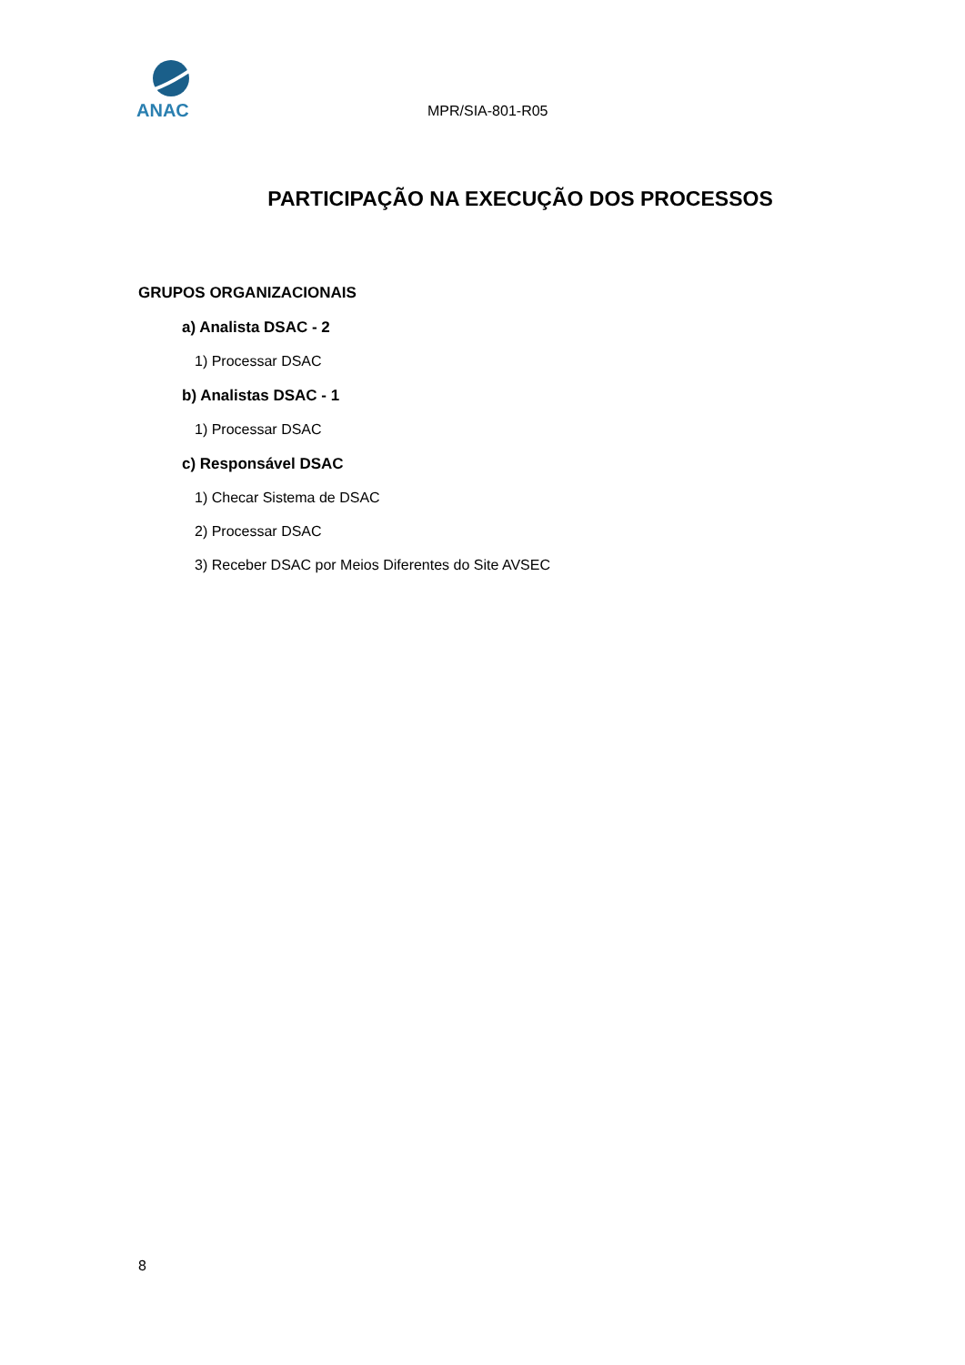ANAC
MPR/SIA-801-R05
PARTICIPAÇÃO NA EXECUÇÃO DOS PROCESSOS
GRUPOS ORGANIZACIONAIS
a) Analista DSAC - 2
1) Processar DSAC
b) Analistas DSAC - 1
1) Processar DSAC
c) Responsável DSAC
1) Checar Sistema de DSAC
2) Processar DSAC
3) Receber DSAC por Meios Diferentes do Site AVSEC
8